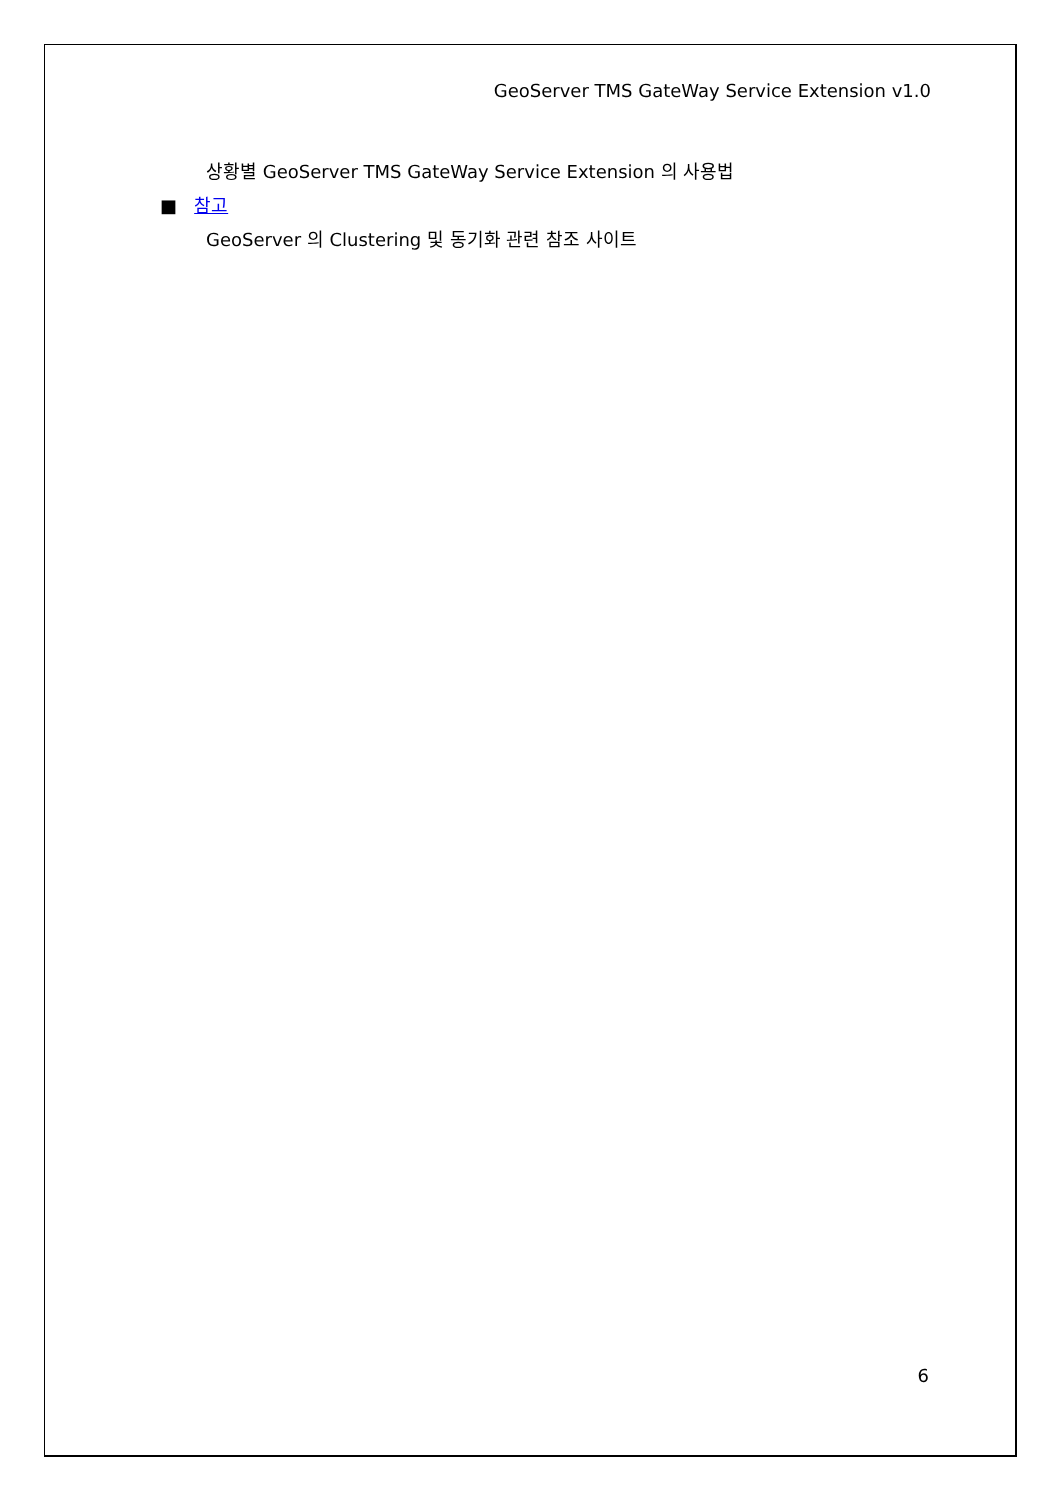GeoServer TMS GateWay Service Extension v1.0
상황별 GeoServer TMS GateWay Service Extension 의 사용법
■ 참고
GeoServer 의 Clustering 및 동기화 관련 참조 사이트
6